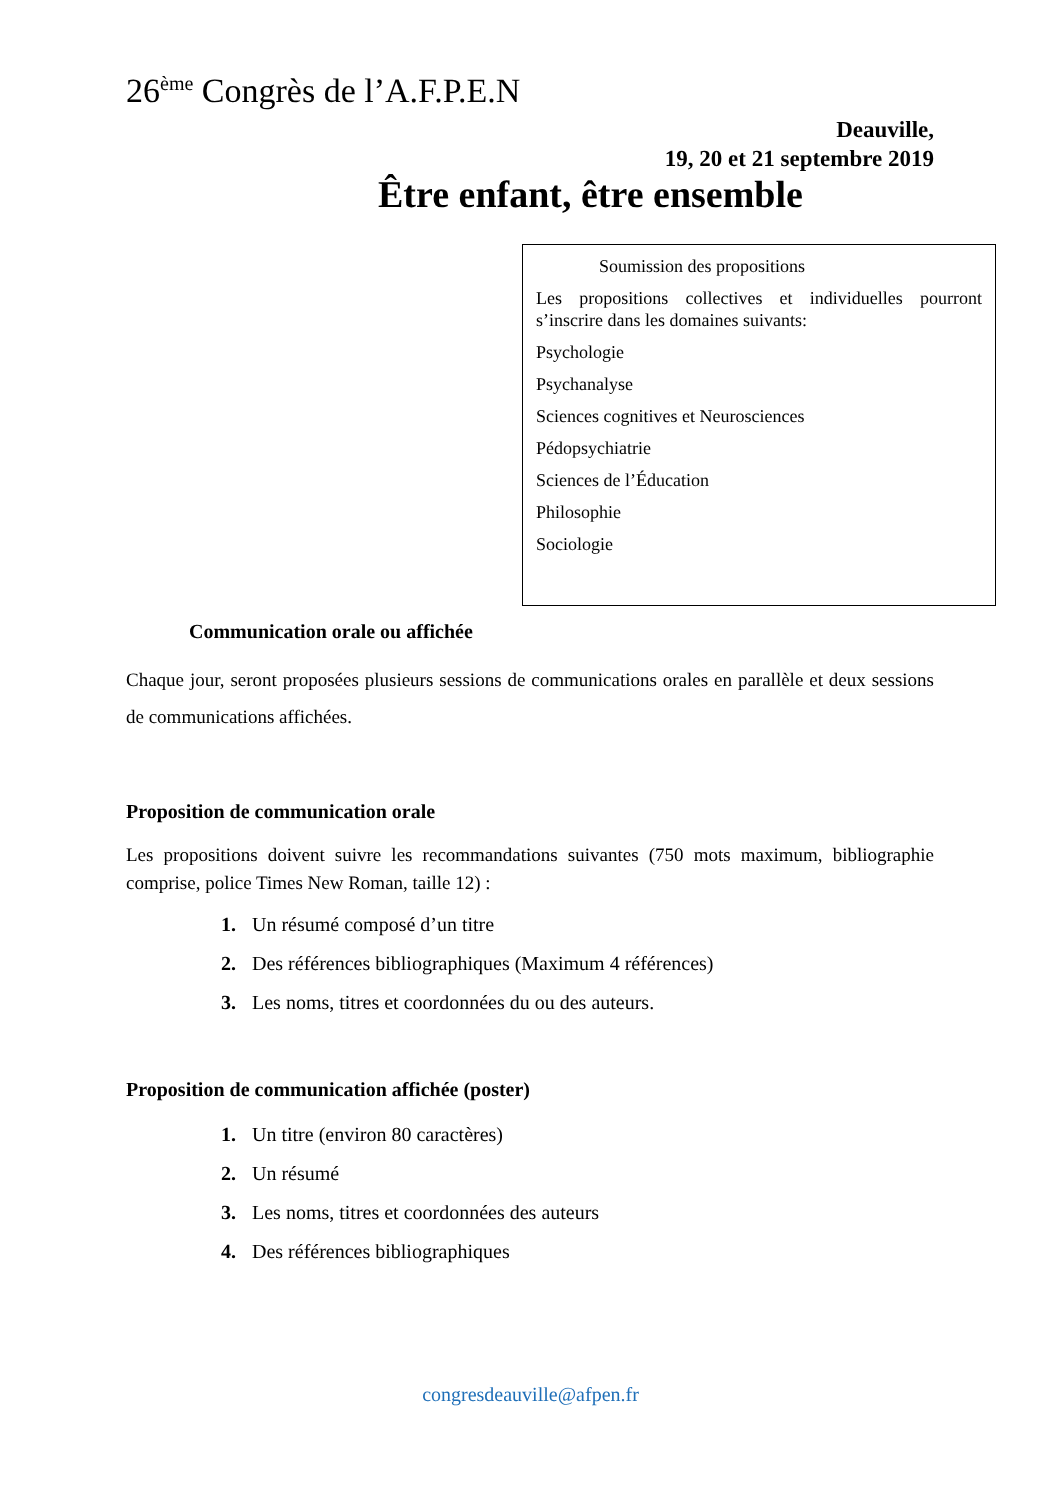26<sup>ème</sup> Congrès de l’A.F.P.E.N
Deauville,
19, 20 et 21 septembre 2019
Être enfant, être ensemble
Soumission des propositions
Les propositions collectives et individuelles pourront s’inscrire dans les domaines suivants:
Psychologie
Psychanalyse
Sciences cognitives et Neurosciences
Pédopsychiatrie
Sciences de l’Éducation
Philosophie
Sociologie
Communication orale ou affichée
Chaque jour, seront proposées plusieurs sessions de communications orales en parallèle et deux sessions de communications affichées.
Proposition de communication orale
Les propositions doivent suivre les recommandations suivantes (750 mots maximum, bibliographie comprise, police Times New Roman, taille 12) :
1. Un résumé composé d’un titre
2. Des références bibliographiques (Maximum 4 références)
3. Les noms, titres et coordonnées du ou des auteurs.
Proposition de communication affichée (poster)
1. Un titre (environ 80 caractères)
2. Un résumé
3. Les noms, titres et coordonnées des auteurs
4. Des références bibliographiques
congresdeauville@afpen.fr